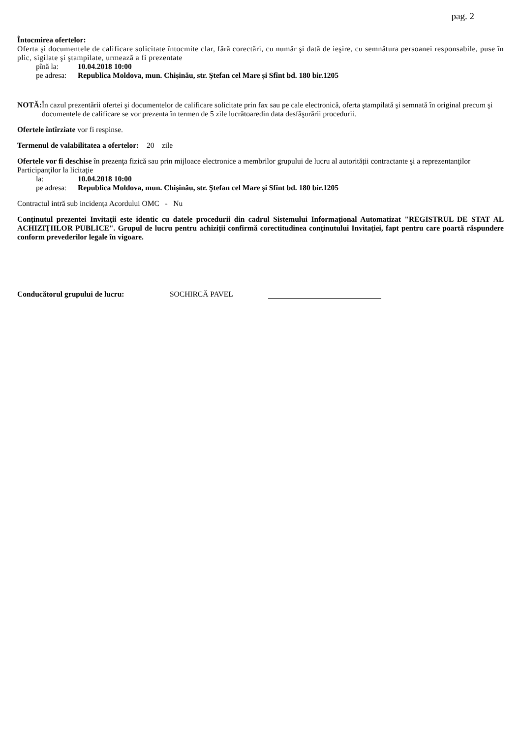pag. 2
Întocmirea ofertelor:
Oferta şi documentele de calificare solicitate întocmite clar, fără corectări, cu număr şi dată de ieşire, cu semnătura persoanei responsabile, puse în plic, sigilate şi ştampilate, urmează a fi prezentate
pînă la: 10.04.2018 10:00
pe adresa: Republica Moldova, mun. Chişinău, str. Ştefan cel Mare şi Sfînt bd. 180 bir.1205
NOTĂ:
În cazul prezentării ofertei şi documentelor de calificare solicitate prin fax sau pe cale electronică, oferta ştampilată şi semnată în original precum şi documentele de calificare se vor prezenta în termen de 5 zile lucrătoaredin data desfăşurării procedurii.
Ofertele întîrziate vor fi respinse.
Termenul de valabilitatea a ofertelor: 20 zile
Ofertele vor fi deschise în prezenţa fizică sau prin mijloace electronice a membrilor grupului de lucru al autorității contractante şi a reprezentanţilor Participanţilor la licitaţie
la: 10.04.2018 10:00
pe adresa: Republica Moldova, mun. Chişinău, str. Ştefan cel Mare şi Sfînt bd. 180 bir.1205
Contractul intră sub incidența Acordului OMC - Nu
Conţinutul prezentei Invitaţii este identic cu datele procedurii din cadrul Sistemului Informațional Automatizat "REGISTRUL DE STAT AL ACHIZIŢIILOR PUBLICE". Grupul de lucru pentru achiziţii confirmă corectitudinea conţinutului Invitaţiei, fapt pentru care poartă răspundere conform prevederilor legale în vigoare.
Conducătorul grupului de lucru: SOCHIRCĂ PAVEL